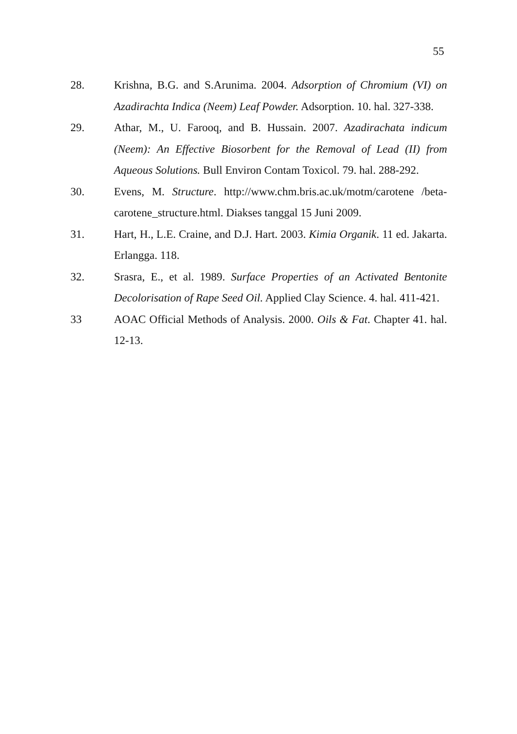55
28. Krishna, B.G. and S.Arunima. 2004. Adsorption of Chromium (VI) on Azadirachta Indica (Neem) Leaf Powder. Adsorption. 10. hal. 327-338.
29. Athar, M., U. Farooq, and B. Hussain. 2007. Azadirachata indicum (Neem): An Effective Biosorbent for the Removal of Lead (II) from Aqueous Solutions. Bull Environ Contam Toxicol. 79. hal. 288-292.
30. Evens, M. Structure. http://www.chm.bris.ac.uk/motm/carotene /beta-carotene_structure.html. Diakses tanggal 15 Juni 2009.
31. Hart, H., L.E. Craine, and D.J. Hart. 2003. Kimia Organik. 11 ed. Jakarta. Erlangga. 118.
32. Srasra, E., et al. 1989. Surface Properties of an Activated Bentonite Decolorisation of Rape Seed Oil. Applied Clay Science. 4. hal. 411-421.
33 AOAC Official Methods of Analysis. 2000. Oils & Fat. Chapter 41. hal. 12-13.